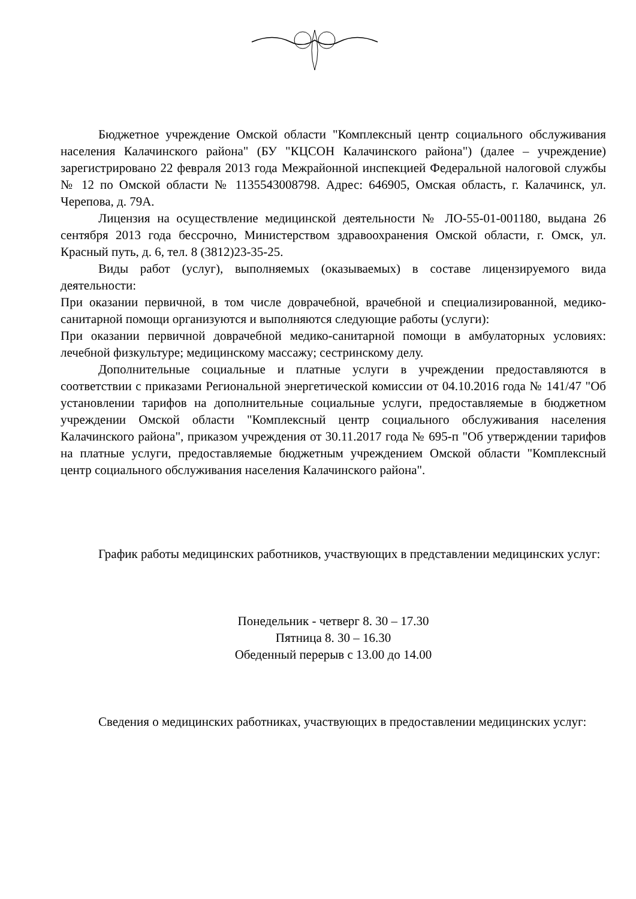Бюджетное учреждение Омской области "Комплексный центр социального обслуживания населения Калачинского района" (БУ "КЦСОН Калачинского района") (далее – учреждение) зарегистрировано 22 февраля 2013 года Межрайонной инспекцией Федеральной налоговой службы № 12 по Омской области № 1135543008798. Адрес: 646905, Омская область, г. Калачинск, ул. Черепова, д. 79А.
Лицензия на осуществление медицинской деятельности № ЛО-55-01-001180, выдана 26 сентября 2013 года бессрочно, Министерством здравоохранения Омской области, г. Омск, ул. Красный путь, д. 6, тел. 8 (3812)23-35-25.
Виды работ (услуг), выполняемых (оказываемых) в составе лицензируемого вида деятельности:
При оказании первичной, в том числе доврачебной, врачебной и специализированной, медико-санитарной помощи организуются и выполняются следующие работы (услуги):
При оказании первичной доврачебной медико-санитарной помощи в амбулаторных условиях: лечебной физкультуре; медицинскому массажу; сестринскому делу.
Дополнительные социальные и платные услуги в учреждении предоставляются в соответствии с приказами Региональной энергетической комиссии от 04.10.2016 года № 141/47 "Об установлении тарифов на дополнительные социальные услуги, предоставляемые в бюджетном учреждении Омской области "Комплексный центр социального обслуживания населения Калачинского района", приказом учреждения от 30.11.2017 года № 695-п "Об утверждении тарифов на платные услуги, предоставляемые бюджетным учреждением Омской области "Комплексный центр социального обслуживания населения Калачинского района".
График работы медицинских работников, участвующих в представлении медицинских услуг:
Понедельник - четверг 8. 30 – 17.30
Пятница 8. 30 – 16.30
Обеденный перерыв с 13.00 до 14.00
Сведения о медицинских работниках, участвующих в предоставлении медицинских услуг: